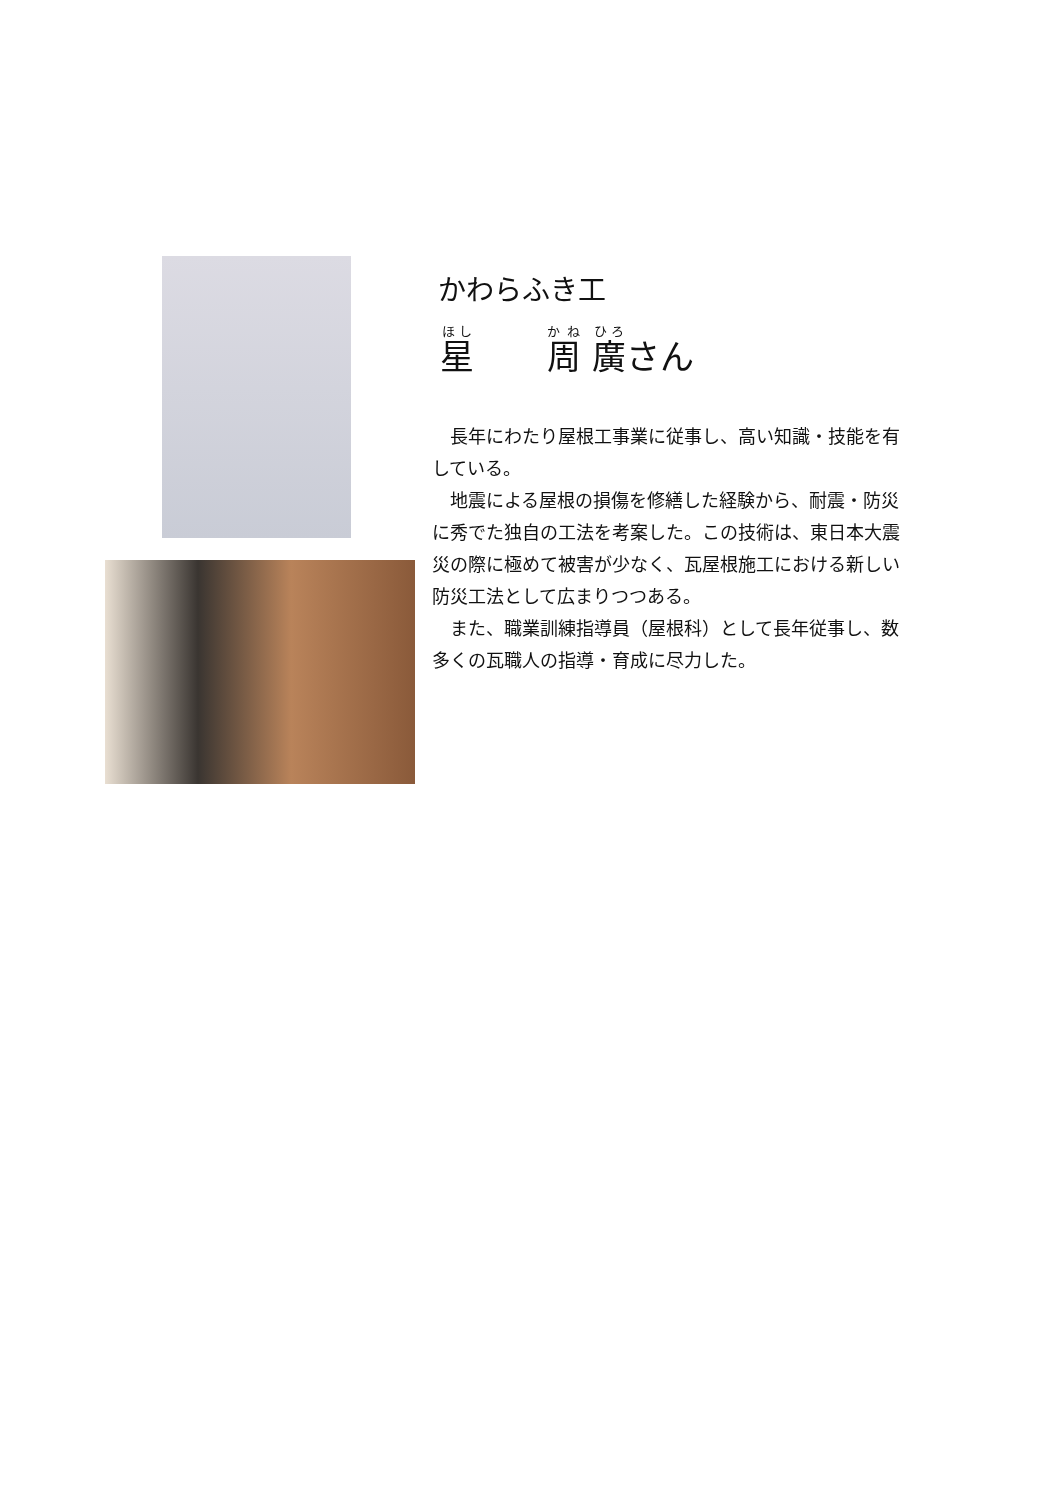かわらふき工
星 周 廣さん
　長年にわたり屋根工事業に従事し、高い知識・技能を有している。
　地震による屋根の損傷を修繕した経験から、耐震・防災に秀でた独自の工法を考案した。この技術は、東日本大震災の際に極めて被害が少なく、瓦屋根施工における新しい防災工法として広まりつつある。
　また、職業訓練指導員（屋根科）として長年従事し、数多くの瓦職人の指導・育成に尽力した。